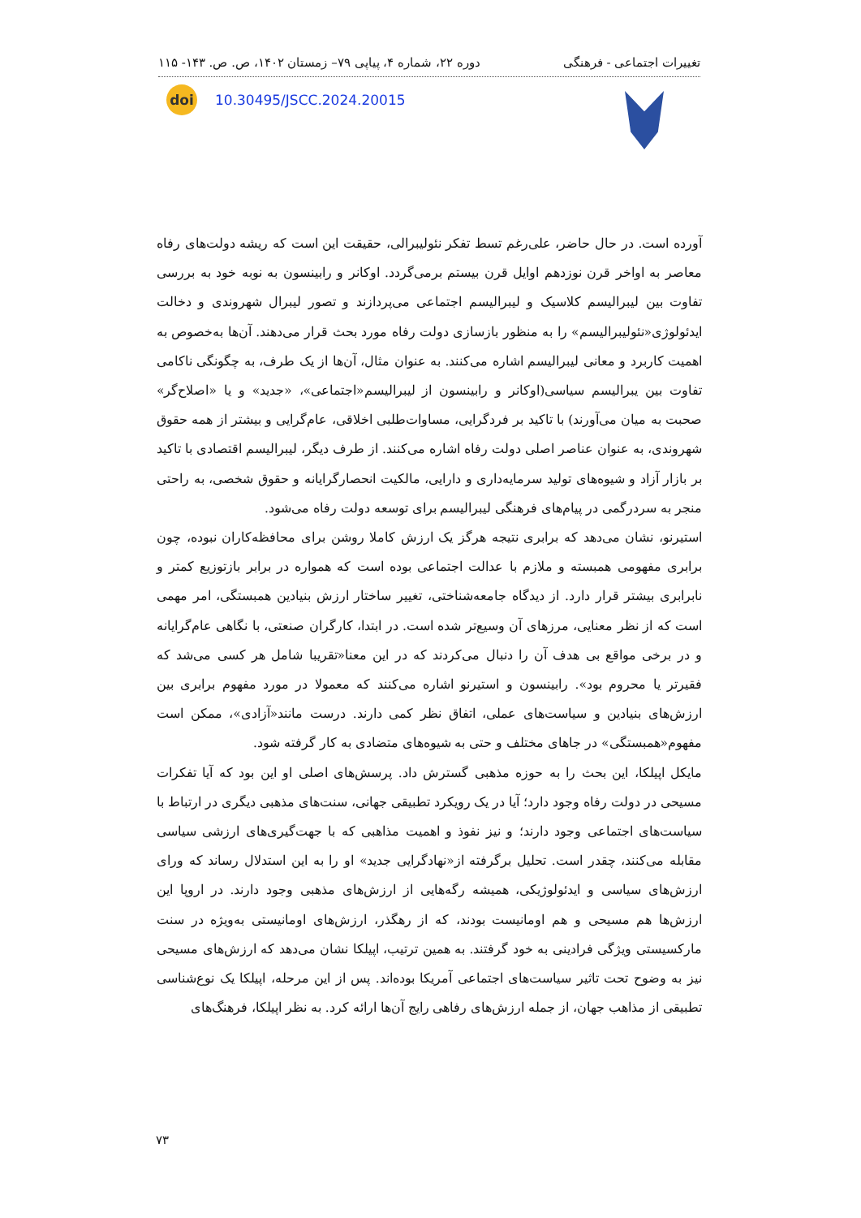تغییرات اجتماعی - فرهنگی دوره ۲۲، شماره ۴، پیاپی ۷۹– زمستان ۱۴۰۲، ص. ص. ۱۴۳- ۱۱۵
doi
10.30495/JSCC.2024.20015
آورده است. در حال حاضر، علی‌رغم تسط تفکر نئولیبرالی، حقیقت این است که ریشه دولت‌های رفاه معاصر به اواخر قرن نوزدهم اوایل قرن بیستم برمی‌گردد. اوکانر و رابینسون به نوبه خود به بررسی تفاوت بین لیبرالیسم کلاسیک و لیبرالیسم اجتماعی می‌پردازند و تصور لیبرال شهروندی و دخالت ایدئولوژی«نئولیبرالیسم» را به منظور بازسازی دولت رفاه مورد بحث قرار می‌دهند. آن‌ها به‌خصوص به اهمیت کاربرد و معانی لیبرالیسم اشاره می‌کنند. به عنوان مثال، آن‌ها از یک طرف، به چگونگی ناکامی تفاوت بین یبرالیسم سیاسی(اوکانر و رابینسون از لیبرالیسم«اجتماعی»، «جدید» و یا «اصلاح‌گر» صحبت به میان می‌آورند) با تاکید بر فردگرایی، مساوات‌طلبی اخلاقی، عام‌گرایی و بیشتر از همه حقوق شهروندی، به عنوان عناصر اصلی دولت رفاه اشاره می‌کنند. از طرف دیگر، لیبرالیسم اقتصادی با تاکید بر بازار آزاد و شیوه‌های تولید سرمایه‌داری و دارایی، مالکیت انحصارگرایانه و حقوق شخصی، به راحتی منجر به سردرگمی در پیام‌های فرهنگی لیبرالیسم برای توسعه دولت رفاه می‌شود.
استیرنو، نشان می‌دهد که برابری نتیجه هرگز یک ارزش کاملا روشن برای محافظه‌کاران نبوده، چون برابری مفهومی همبسته و ملازم با عدالت اجتماعی بوده است که همواره در برابر بازتوزیع کمتر و نابرابری بیشتر قرار دارد. از دیدگاه جامعه‌شناختی، تغییر ساختار ارزش بنیادین همبستگی، امر مهمی است که از نظر معنایی، مرزهای آن وسیع‌تر شده است. در ابتدا، کارگران صنعتی، با نگاهی عام‌گرایانه و در برخی مواقع بی هدف آن را دنبال می‌کردند که در این معنا«تقریبا شامل هر کسی می‌شد که فقیرتر یا محروم بود». رابینسون و استیرنو اشاره می‌کنند که معمولا در مورد مفهوم برابری بین ارزش‌های بنیادین و سیاست‌های عملی، اتفاق نظر کمی دارند. درست مانند«آزادی»، ممکن است مفهوم«همبستگی» در جاهای مختلف و حتی به شیوه‌های متضادی به کار گرفته شود.
مایکل اپیلکا، این بحث را به حوزه مذهبی گسترش داد. پرسش‌های اصلی او این بود که آیا تفکرات مسیحی در دولت رفاه وجود دارد؛ آیا در یک رویکرد تطبیقی جهانی، سنت‌های مذهبی دیگری در ارتباط با سیاست‌های اجتماعی وجود دارند؛ و نیز نفوذ و اهمیت مذاهبی که با جهت‌گیری‌های ارزشی سیاسی مقابله می‌کنند، چقدر است. تحلیل برگرفته از«نهادگرایی جدید» او را به این استدلال رساند که ورای ارزش‌های سیاسی و ایدئولوژیکی، همیشه رگه‌هایی از ارزش‌های مذهبی وجود دارند. در اروپا این ارزش‌ها هم مسیحی و هم اومانیست بودند، که از رهگذر، ارزش‌های اومانیستی به‌ویژه در سنت مارکسیستی ویژگی فرادینی به خود گرفتند. به همین ترتیب، اپیلکا نشان می‌دهد که ارزش‌های مسیحی نیز به وضوح تحت تاثیر سیاست‌های اجتماعی آمریکا بوده‌اند. پس از این مرحله، اپیلکا یک نوع‌شناسی تطبیقی از مذاهب جهان، از جمله ارزش‌های رفاهی رایج آن‌ها ارائه کرد. به نظر اپیلکا، فرهنگ‌های
۷۳